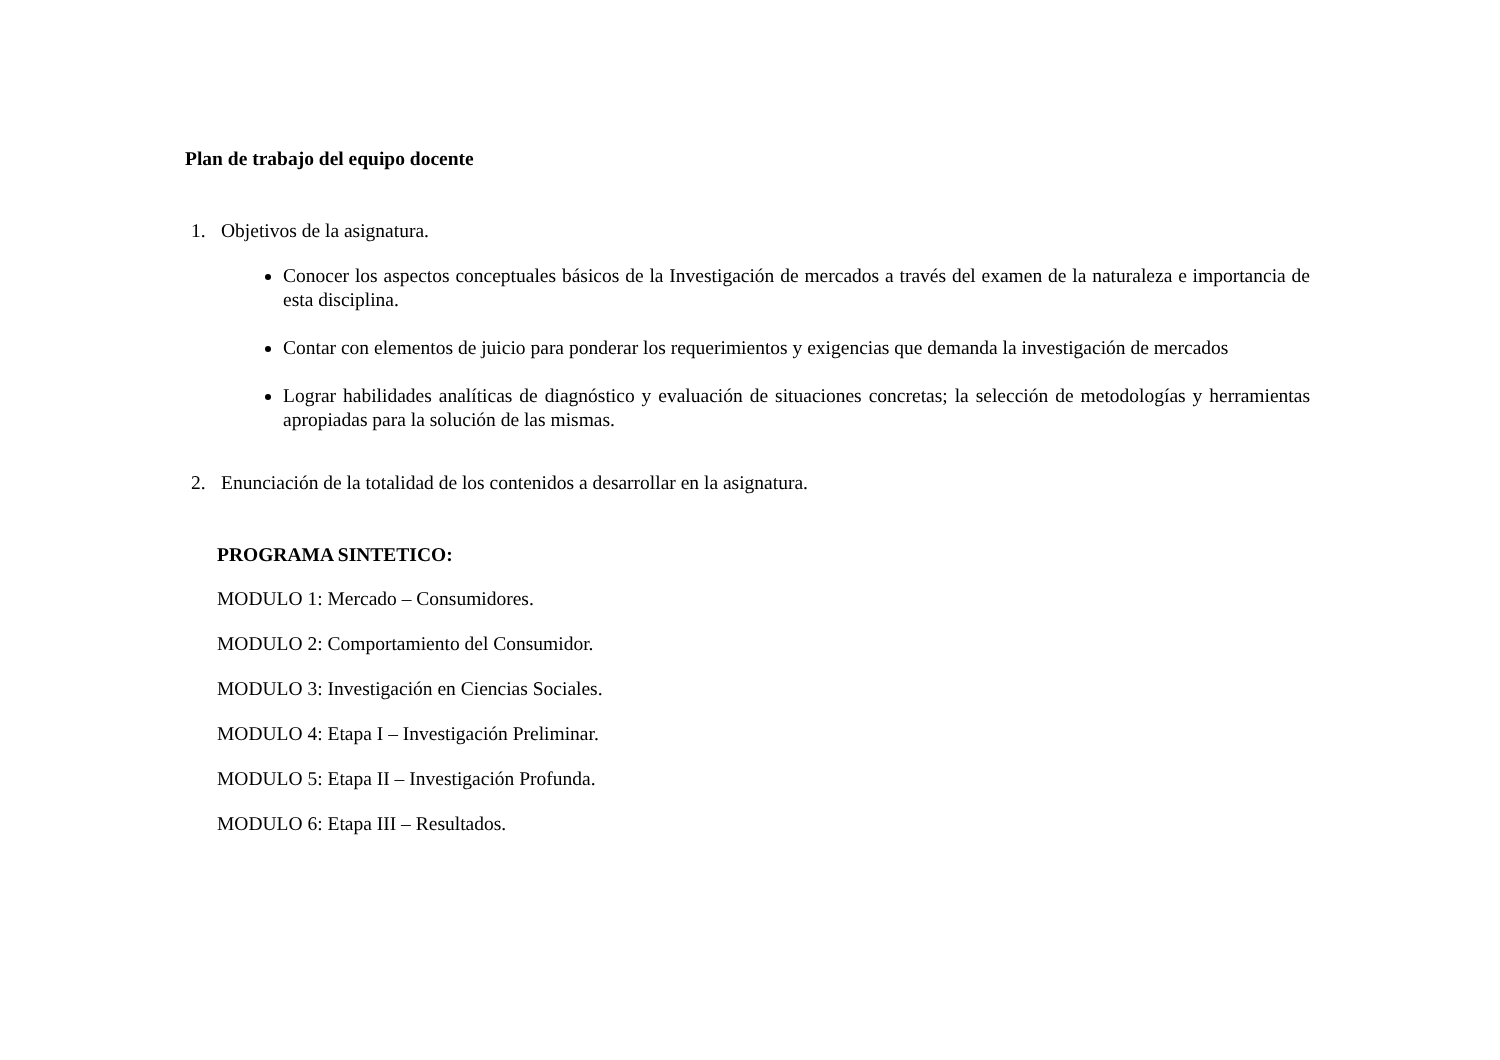Plan de trabajo del equipo docente
1. Objetivos de la asignatura.
Conocer los aspectos conceptuales básicos de la Investigación de mercados a través del examen de la naturaleza e importancia de esta disciplina.
Contar con elementos de juicio para ponderar los requerimientos y exigencias que demanda la investigación de mercados
Lograr habilidades analíticas de diagnóstico y evaluación de situaciones concretas; la selección de metodologías y herramientas apropiadas para la solución de las mismas.
2. Enunciación de la totalidad de los contenidos a desarrollar en la asignatura.
PROGRAMA SINTETICO:
MODULO 1: Mercado – Consumidores.
MODULO 2: Comportamiento del Consumidor.
MODULO 3: Investigación en Ciencias Sociales.
MODULO 4: Etapa I – Investigación Preliminar.
MODULO 5: Etapa II – Investigación Profunda.
MODULO 6: Etapa III – Resultados.